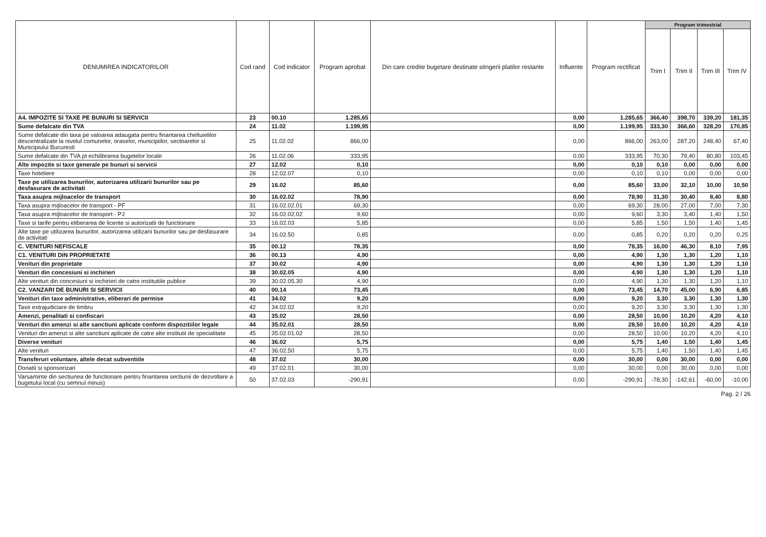| DENUMIREA INDICATORILOR | Cod rand | Cod indicator | Program aprobat | Din care credite bugetare destinate stingerii platilor restante | Influente | Program rectificat | Program trimestrial | | | |
| --- | --- | --- | --- | --- | --- | --- | --- | --- | --- | --- |
| | | | | | | | Trim I | Trim II | Trim III | Trim IV |
| A4. IMPOZITE SI TAXE PE BUNURI SI SERVICII | 23 | 00.10 | 1.285,65 | | 0,00 | 1.285,65 | 366,40 | 398,70 | 339,20 | 181,35 |
| Sume defalcate din TVA | 24 | 11.02 | 1.199,95 | | 0,00 | 1.199,95 | 333,30 | 366,60 | 328,20 | 170,85 |
| Sume defalcate din taxa pe valoarea adaugata pentru finantarea cheltuielilor descentralizate la nivelul comunelor, oraselor, municipiilor, sectoarelor si Municipiului Bucuresti | 25 | 11.02.02 | 866,00 | | 0,00 | 866,00 | 263,00 | 287,20 | 248,40 | 67,40 |
| Sume defalcate din TVA pt echilibrarea bugetelor locale | 26 | 11.02.06 | 333,95 | | 0,00 | 333,95 | 70,30 | 79,40 | 80,80 | 103,45 |
| Alte impozite si taxe generale pe bunuri si servicii | 27 | 12.02 | 0,10 | | 0,00 | 0,10 | 0,10 | 0,00 | 0,00 | 0,00 |
| Taxe hoteliere | 28 | 12.02.07 | 0,10 | | 0,00 | 0,10 | 0,10 | 0,00 | 0,00 | 0,00 |
| Taxe pe utilizarea bunurilor, autorizarea utilizarii bunurilor sau pe desfasurare de activitati | 29 | 16.02 | 85,60 | | 0,00 | 85,60 | 33,00 | 32,10 | 10,00 | 10,50 |
| Taxa asupra mijloacelor de transport | 30 | 16.02.02 | 78,90 | | 0,00 | 78,90 | 31,30 | 30,40 | 8,40 | 8,80 |
| Taxa asupra mijloacelor de transport - PF | 31 | 16.02.02.01 | 69,30 | | 0,00 | 69,30 | 28,00 | 27,00 | 7,00 | 7,30 |
| Taxa asupra mijloacelor de transport - PJ | 32 | 16.02.02.02 | 9,60 | | 0,00 | 9,60 | 3,30 | 3,40 | 1,40 | 1,50 |
| Taxe si tarife pentru eliberarea de licente si autorizatii de functionare | 33 | 16.02.03 | 5,85 | | 0,00 | 5,85 | 1,50 | 1,50 | 1,40 | 1,45 |
| Alte taxe pe utilizarea bunurilor, autorizarea utilizarii bunurilor sau pe desfasurare de activitati | 34 | 16.02.50 | 0,85 | | 0,00 | 0,85 | 0,20 | 0,20 | 0,20 | 0,25 |
| C. VENITURI NEFISCALE | 35 | 00.12 | 78,35 | | 0,00 | 78,35 | 16,00 | 46,30 | 8,10 | 7,95 |
| C1. VENITURI DIN PROPRIETATE | 36 | 00.13 | 4,90 | | 0,00 | 4,90 | 1,30 | 1,30 | 1,20 | 1,10 |
| Venituri din proprietate | 37 | 30.02 | 4,90 | | 0,00 | 4,90 | 1,30 | 1,30 | 1,20 | 1,10 |
| Venituri din concesiuni si inchirieri | 38 | 30.02.05 | 4,90 | | 0,00 | 4,90 | 1,30 | 1,30 | 1,20 | 1,10 |
| Alte venituri din concesiuni si inchirieri de catre institutiile publice | 39 | 30.02.05.30 | 4,90 | | 0,00 | 4,90 | 1,30 | 1,30 | 1,20 | 1,10 |
| C2. VANZARI DE BUNURI SI SERVICII | 40 | 00.14 | 73,45 | | 0,00 | 73,45 | 14,70 | 45,00 | 6,90 | 6,85 |
| Venituri din taxe administrative, eliberari de permise | 41 | 34.02 | 9,20 | | 0,00 | 9,20 | 3,30 | 3,30 | 1,30 | 1,30 |
| Taxe extrajudiciare de timbru | 42 | 34.02.02 | 9,20 | | 0,00 | 9,20 | 3,30 | 3,30 | 1,30 | 1,30 |
| Amenzi, penalitati si confiscari | 43 | 35.02 | 28,50 | | 0,00 | 28,50 | 10,00 | 10,20 | 4,20 | 4,10 |
| Venituri din amenzi si alte sanctiuni aplicate conform dispozitiilor legale | 44 | 35.02.01 | 28,50 | | 0,00 | 28,50 | 10,00 | 10,20 | 4,20 | 4,10 |
| Venituri din amenzi si alte sanctiuni aplicate de catre alte institutii de specialitate | 45 | 35.02.01.02 | 28,50 | | 0,00 | 28,50 | 10,00 | 10,20 | 4,20 | 4,10 |
| Diverse venituri | 46 | 36.02 | 5,75 | | 0,00 | 5,75 | 1,40 | 1,50 | 1,40 | 1,45 |
| Alte venituri | 47 | 36.02.50 | 5,75 | | 0,00 | 5,75 | 1,40 | 1,50 | 1,40 | 1,45 |
| Transferuri voluntare, altele decat subventiile | 48 | 37.02 | 30,00 | | 0,00 | 30,00 | 0,00 | 30,00 | 0,00 | 0,00 |
| Donatii si sponsorizari | 49 | 37.02.01 | 30,00 | | 0,00 | 30,00 | 0,00 | 30,00 | 0,00 | 0,00 |
| Varsaminte din sectiunea de functionare pentru finantarea sectiunii de dezvoltare a bugetului local (cu semnul minus) | 50 | 37.02.03 | -290,91 | | 0,00 | -290,91 | -78,30 | -142,61 | -60,00 | -10,00 |
Pag. 2 / 26